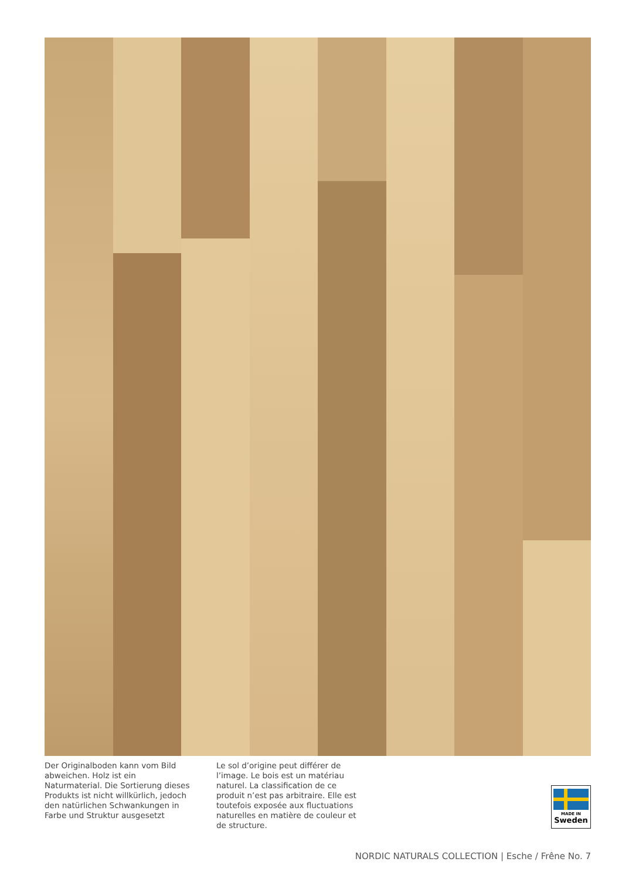Der Originalboden kann vom Bild abweichen. Holz ist ein Naturmaterial. Die Sortierung dieses Produkts ist nicht willkürlich, jedoch den natürlichen Schwankungen in Farbe und Struktur ausgesetzt
Le sol d’origine peut différer de l’image. Le bois est un matériau naturel. La classification de ce produit n’est pas arbitraire. Elle est toutefois exposée aux fluctuations naturelles en matière de couleur et de structure.
MADE IN
Sweden
NORDIC NATURALS COLLECTION | Esche / Frêne No. 7